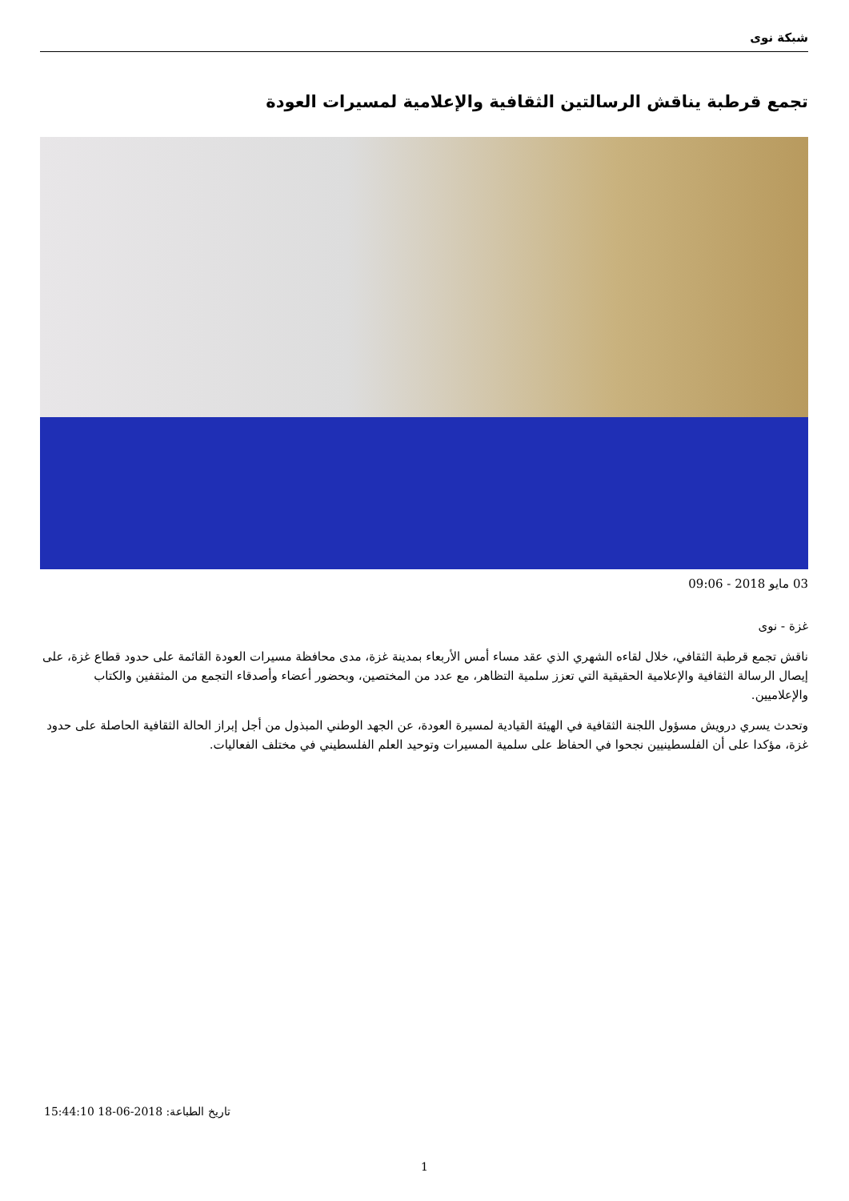شبكة نوى
تجمع قرطبة يناقش الرسالتين الثقافية والإعلامية لمسيرات العودة
03 مايو 2018 - 09:06
غزة - نوى
ناقش تجمع قرطبة الثقافي، خلال لقاءه الشهري الذي عقد مساء أمس الأربعاء بمدينة غزة، مدى محافظة مسيرات العودة القائمة على حدود قطاع غزة، على إيصال الرسالة الثقافية والإعلامية الحقيقية التي تعزز سلمية التظاهر، مع عدد من المختصين، وبحضور أعضاء وأصدقاء التجمع من المثقفين والكتاب والإعلاميين.
وتحدث يسري درويش مسؤول اللجنة الثقافية في الهيئة القيادية لمسيرة العودة، عن الجهد الوطني المبذول من أجل إبراز الحالة الثقافية الحاصلة على حدود غزة، مؤكدا على أن الفلسطينيين نجحوا في الحفاظ على سلمية المسيرات وتوحيد العلم الفلسطيني في مختلف الفعاليات.
تاريخ الطباعة: 2018-06-18 15:44:10
1